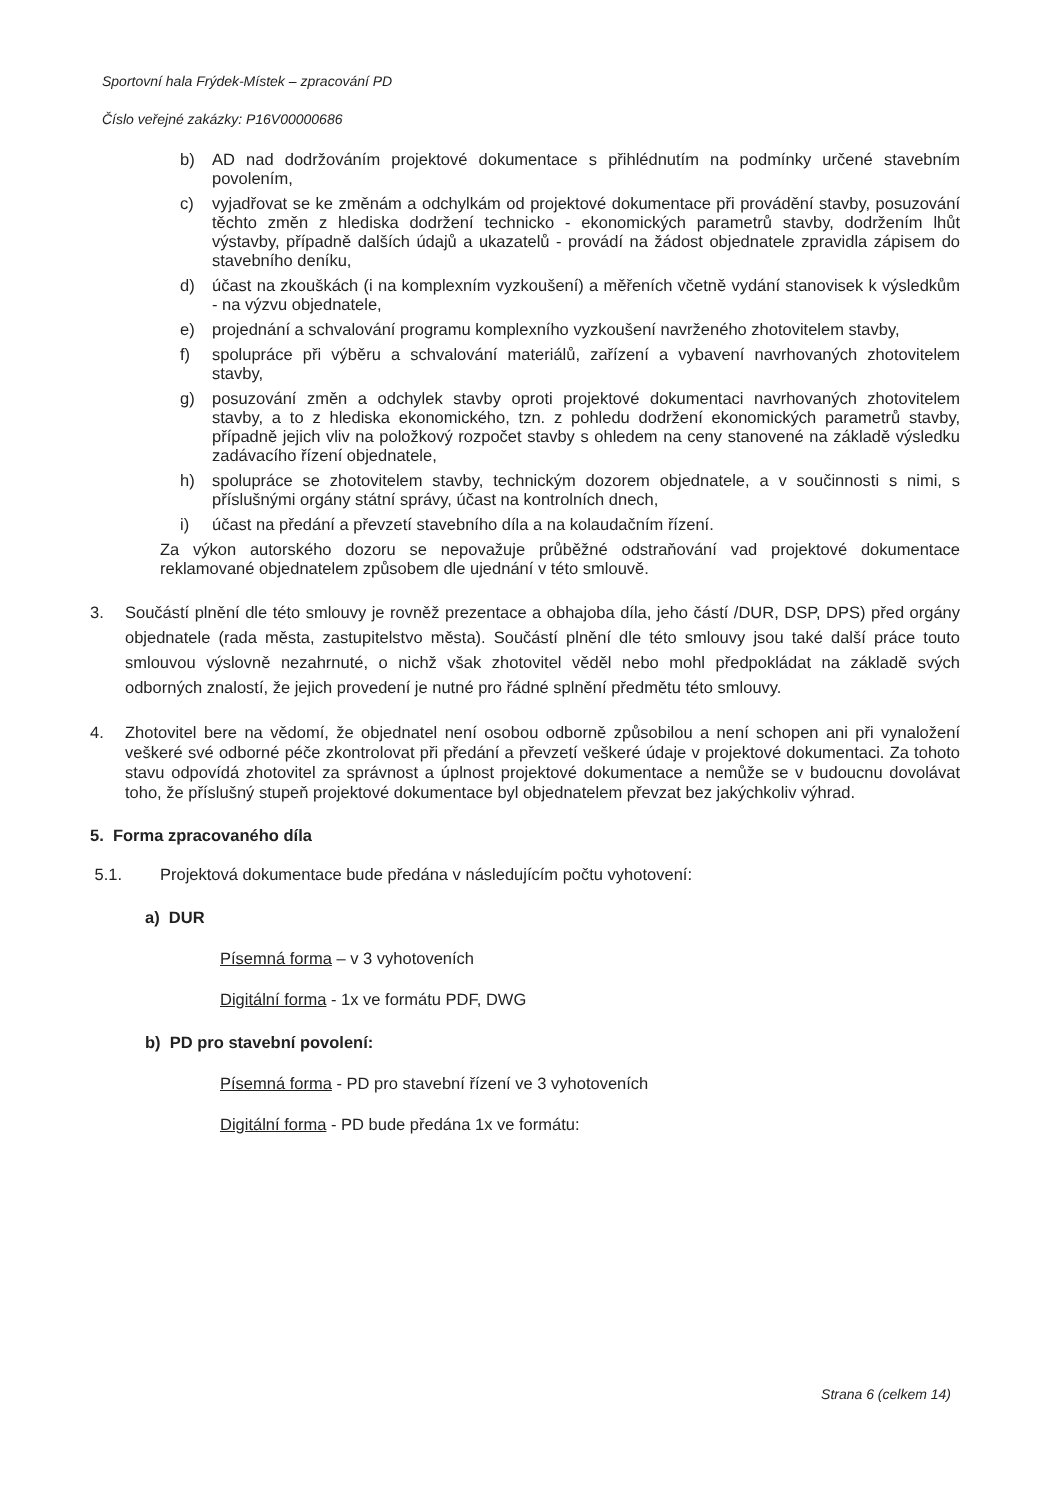Sportovní hala Frýdek-Místek – zpracování PD
Číslo veřejné zakázky: P16V00000686
b) AD nad dodržováním projektové dokumentace s přihlédnutím na podmínky určené stavebním povolením,
c) vyjadřovat se ke změnám a odchylkám od projektové dokumentace při provádění stavby, posuzování těchto změn z hlediska dodržení technicko - ekonomických parametrů stavby, dodržením lhůt výstavby, případně dalších údajů a ukazatelů - provádí na žádost objednatele zpravidla zápisem do stavebního deníku,
d) účast na zkouškách (i na komplexním vyzkoušení) a měřeních včetně vydání stanovisek k výsledkům - na výzvu objednatele,
e) projednání a schvalování programu komplexního vyzkoušení navrženého zhotovitelem stavby,
f) spolupráce při výběru a schvalování materiálů, zařízení a vybavení navrhovaných zhotovitelem stavby,
g) posuzování změn a odchylek stavby oproti projektové dokumentaci navrhovaných zhotovitelem stavby, a to z hlediska ekonomického, tzn. z pohledu dodržení ekonomických parametrů stavby, případně jejich vliv na položkový rozpočet stavby s ohledem na ceny stanovené na základě výsledku zadávacího řízení objednatele,
h) spolupráce se zhotovitelem stavby, technickým dozorem objednatele, a v součinnosti s nimi, s příslušnými orgány státní správy, účast na kontrolních dnech,
i) účast na předání a převzetí stavebního díla a na kolaudačním řízení.
Za výkon autorského dozoru se nepovažuje průběžné odstraňování vad projektové dokumentace reklamované objednatelem způsobem dle ujednání v této smlouvě.
3. Součástí plnění dle této smlouvy je rovněž prezentace a obhajoba díla, jeho částí /DUR, DSP, DPS) před orgány objednatele (rada města, zastupitelstvo města). Součástí plnění dle této smlouvy jsou také další práce touto smlouvou výslovně nezahrnuté, o nichž však zhotovitel věděl nebo mohl předpokládat na základě svých odborných znalostí, že jejich provedení je nutné pro řádné splnění předmětu této smlouvy.
4. Zhotovitel bere na vědomí, že objednatel není osobou odborně způsobilou a není schopen ani při vynaložení veškeré své odborné péče zkontrolovat při předání a převzetí veškeré údaje v projektové dokumentaci. Za tohoto stavu odpovídá zhotovitel za správnost a úplnost projektové dokumentace a nemůže se v budoucnu dovolávat toho, že příslušný stupeň projektové dokumentace byl objednatelem převzat bez jakýchkoliv výhrad.
5. Forma zpracovaného díla
5.1. Projektová dokumentace bude předána v následujícím počtu vyhotovení:
a) DUR
Písemná forma – v 3 vyhotoveních
Digitální forma - 1x ve formátu PDF, DWG
b) PD pro stavební povolení:
Písemná forma - PD pro stavební řízení ve 3 vyhotoveních
Digitální forma - PD bude předána 1x ve formátu:
Strana 6 (celkem 14)